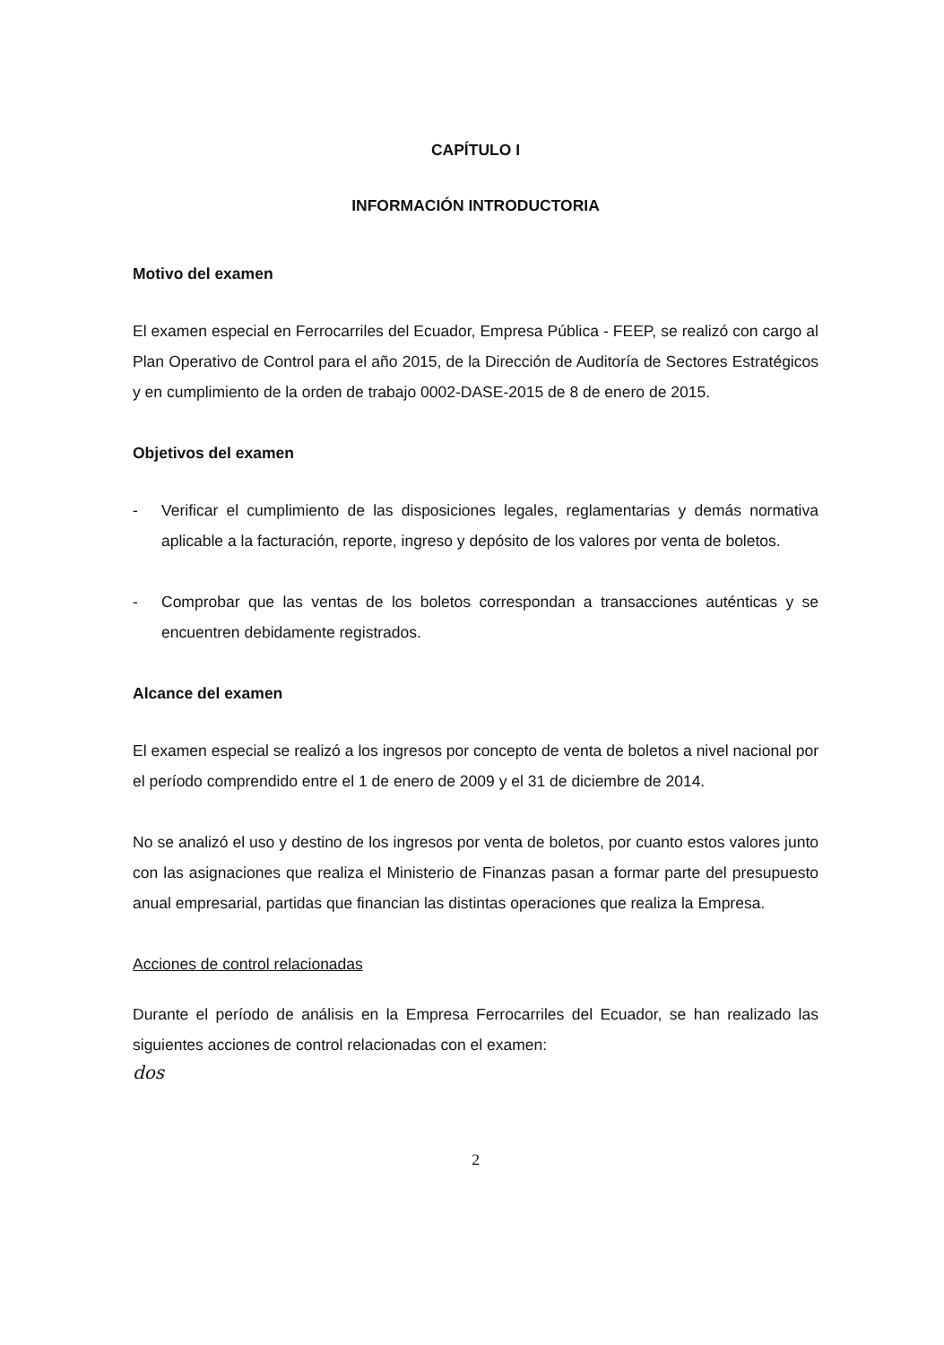CAPÍTULO I
INFORMACIÓN INTRODUCTORIA
Motivo del examen
El examen especial en Ferrocarriles del Ecuador, Empresa Pública - FEEP, se realizó con cargo al Plan Operativo de Control para el año 2015, de la Dirección de Auditoría de Sectores Estratégicos y en cumplimiento de la orden de trabajo 0002-DASE-2015 de 8 de enero de 2015.
Objetivos del examen
- Verificar el cumplimiento de las disposiciones legales, reglamentarias y demás normativa aplicable a la facturación, reporte, ingreso y depósito de los valores por venta de boletos.
- Comprobar que las ventas de los boletos correspondan a transacciones auténticas y se encuentren debidamente registrados.
Alcance del examen
El examen especial se realizó a los ingresos por concepto de venta de boletos a nivel nacional por el período comprendido entre el 1 de enero de 2009 y el 31 de diciembre de 2014.
No se analizó el uso y destino de los ingresos por venta de boletos, por cuanto estos valores junto con las asignaciones que realiza el Ministerio de Finanzas pasan a formar parte del presupuesto anual empresarial, partidas que financian las distintas operaciones que realiza la Empresa.
Acciones de control relacionadas
Durante el período de análisis en la Empresa Ferrocarriles del Ecuador, se han realizado las siguientes acciones de control relacionadas con el examen:
dos
2